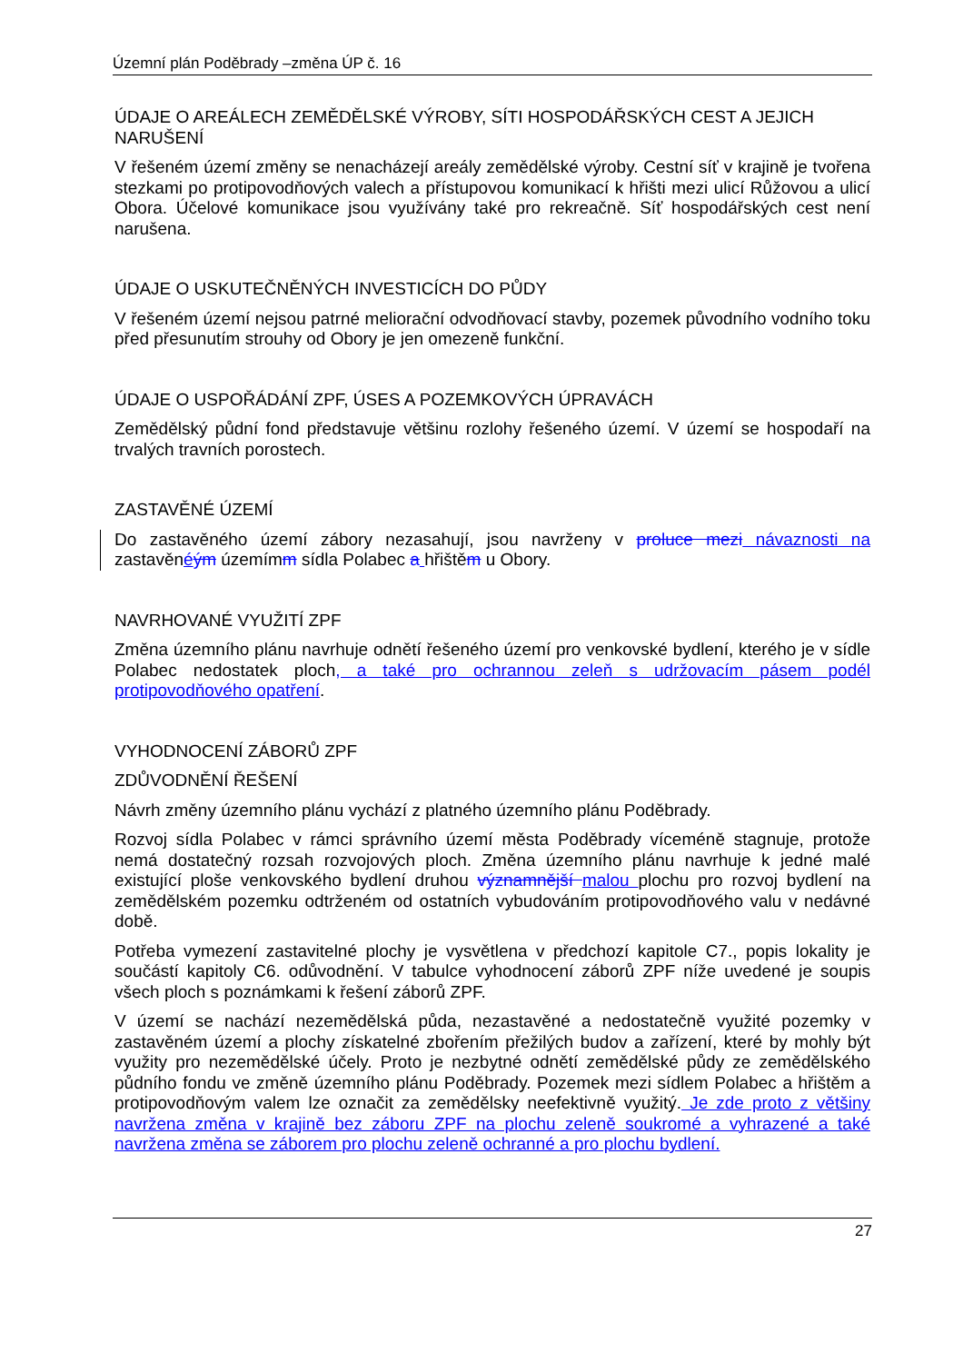Územní plán Poděbrady –změna ÚP č. 16
ÚDAJE O AREÁLECH ZEMĚDĚLSKÉ VÝROBY, SÍTI HOSPODÁŘSKÝCH CEST A JEJICH NARUŠENÍ
V řešeném území změny se nenacházejí areály zemědělské výroby. Cestní síť v krajině je tvořena stezkami po protipovodňových valech a přístupovou komunikací k hřišti mezi ulicí Růžovou a ulicí Obora. Účelové komunikace jsou využívány také pro rekreačně. Síť hospodářských cest není narušena.
ÚDAJE O USKUTEČNĚNÝCH INVESTICÍCH DO PŮDY
V řešeném území nejsou patrné meliorační odvodňovací stavby, pozemek původního vodního toku před přesunutím strouhy od Obory je jen omezeně funkční.
ÚDAJE O USPOŘÁDÁNÍ ZPF, ÚSES A POZEMKOVÝCH ÚPRAVÁCH
Zemědělský půdní fond představuje většinu rozlohy řešeného území. V území se hospodaří na trvalých travních porostech.
ZASTAVĚNÉ ÚZEMÍ
Do zastavěného území zábory nezasahují, jsou navrženy v proluce mezi návaznosti na zastavěnéým územímm sídla Polabec a hřištěm u Obory.
NAVRHOVANÉ VYUŽITÍ ZPF
Změna územního plánu navrhuje odnětí řešeného území pro venkovské bydlení, kterého je v sídle Polabec nedostatek ploch, a také pro ochrannou zeleň s udržovacím pásem podél protipovodňového opatření.
VYHODNOCENÍ ZÁBORŮ ZPF
ZDŮVODNĚNÍ ŘEŠENÍ
Návrh změny územního plánu vychází z platného územního plánu Poděbrady.
Rozvoj sídla Polabec v rámci správního území města Poděbrady víceméně stagnuje, protože nemá dostatečný rozsah rozvojových ploch. Změna územního plánu navrhuje k jedné malé existující ploše venkovského bydlení druhou významnější malou plochu pro rozvoj bydlení na zemědělském pozemku odtrženém od ostatních vybudováním protipovodňového valu v nedávné době.
Potřeba vymezení zastavitelné plochy je vysvětlena v předchozí kapitole C7., popis lokality je součástí kapitoly C6. odůvodnění. V tabulce vyhodnocení záborů ZPF níže uvedené je soupis všech ploch s poznámkami k řešení záborů ZPF.
V území se nachází nezemědělská půda, nezastavěné a nedostatečně využité pozemky v zastavěném území a plochy získatelné zbořením přežilých budov a zařízení, které by mohly být využity pro nezemědělské účely. Proto je nezbytné odnětí zemědělské půdy ze zemědělského půdního fondu ve změně územního plánu Poděbrady. Pozemek mezi sídlem Polabec a hřištěm a protipovodňovým valem lze označit za zemědělsky neefektivně využitý. Je zde proto z většiny navržena změna v krajině bez záboru ZPF na plochu zeleně soukromé a vyhrazené a také navržena změna se záborem pro plochu zeleně ochranné a pro plochu bydlení.
27